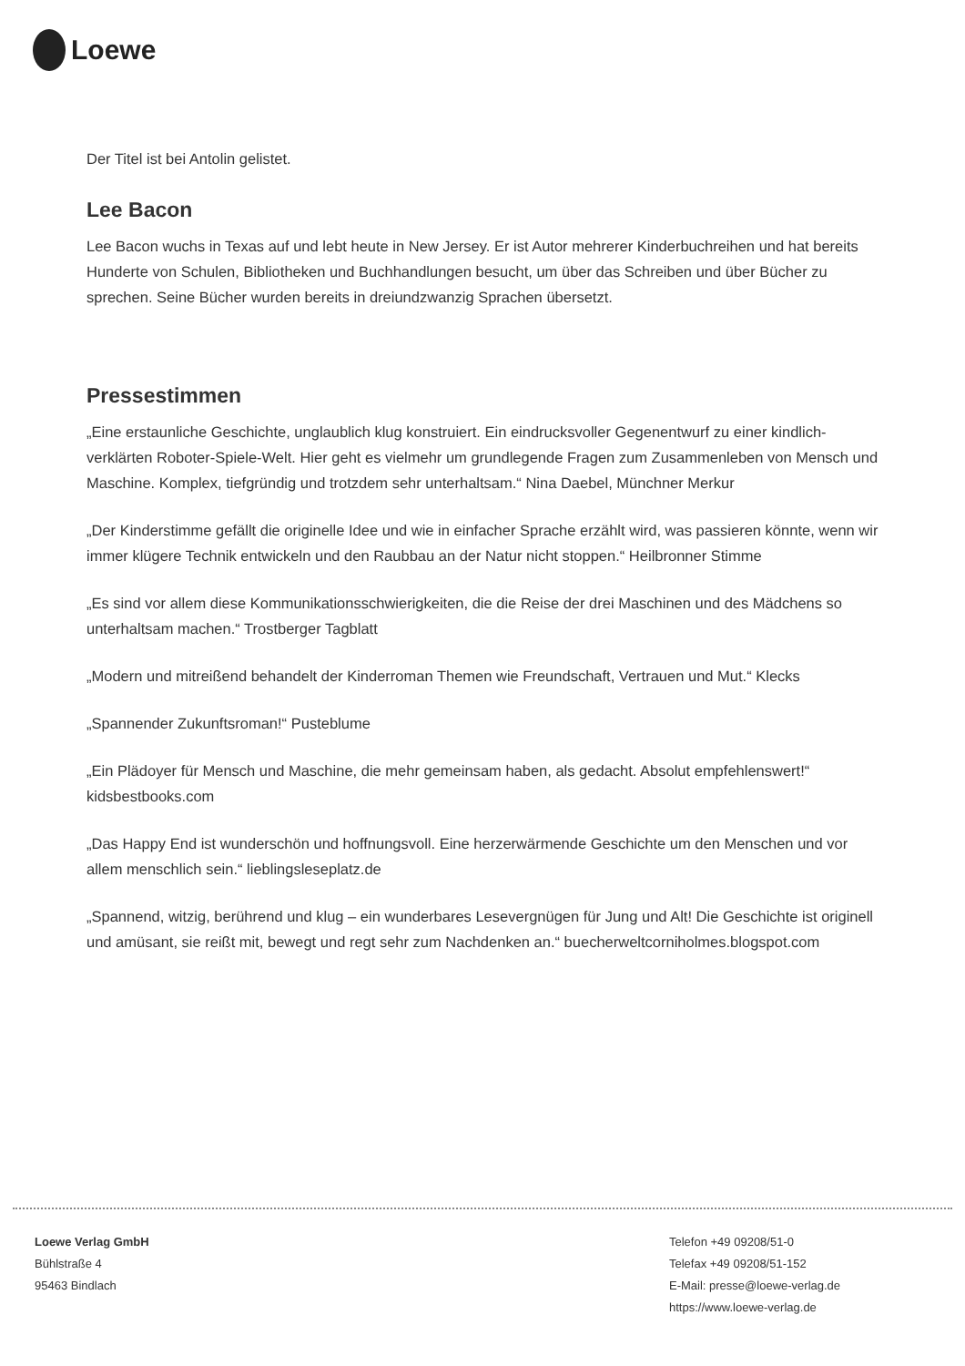Loewe
Der Titel ist bei Antolin gelistet.
Lee Bacon
Lee Bacon wuchs in Texas auf und lebt heute in New Jersey. Er ist Autor mehrerer Kinderbuchreihen und hat bereits Hunderte von Schulen, Bibliotheken und Buchhandlungen besucht, um über das Schreiben und über Bücher zu sprechen. Seine Bücher wurden bereits in dreiundzwanzig Sprachen übersetzt.
Pressestimmen
„Eine erstaunliche Geschichte, unglaublich klug konstruiert. Ein eindrucksvoller Gegenentwurf zu einer kindlich-verklärten Roboter-Spiele-Welt. Hier geht es vielmehr um grundlegende Fragen zum Zusammenleben von Mensch und Maschine. Komplex, tiefgründig und trotzdem sehr unterhaltsam.“ Nina Daebel, Münchner Merkur
„Der Kinderstimme gefällt die originelle Idee und wie in einfacher Sprache erzählt wird, was passieren könnte, wenn wir immer klügere Technik entwickeln und den Raubbau an der Natur nicht stoppen.“ Heilbronner Stimme
„Es sind vor allem diese Kommunikationsschwierigkeiten, die die Reise der drei Maschinen und des Mädchens so unterhaltsam machen.“ Trostberger Tagblatt
„Modern und mitreißend behandelt der Kinderroman Themen wie Freundschaft, Vertrauen und Mut.“ Klecks
„Spannender Zukunftsroman!“ Pusteblume
„Ein Plädoyer für Mensch und Maschine, die mehr gemeinsam haben, als gedacht. Absolut empfehlenswert!“ kidsbestbooks.com
„Das Happy End ist wunderschön und hoffnungsvoll. Eine herzerwärmende Geschichte um den Menschen und vor allem menschlich sein.“ lieblingsleseplatz.de
„Spannend, witzig, berührend und klug – ein wunderbares Lesevergnügen für Jung und Alt! Die Geschichte ist originell und amüsant, sie reißt mit, bewegt und regt sehr zum Nachdenken an.“ buecherweltcorniholmes.blogspot.com
Loewe Verlag GmbH
Bühlstraße 4
95463 Bindlach
Telefon +49 09208/51-0
Telefax +49 09208/51-152
E-Mail: presse@loewe-verlag.de
https://www.loewe-verlag.de